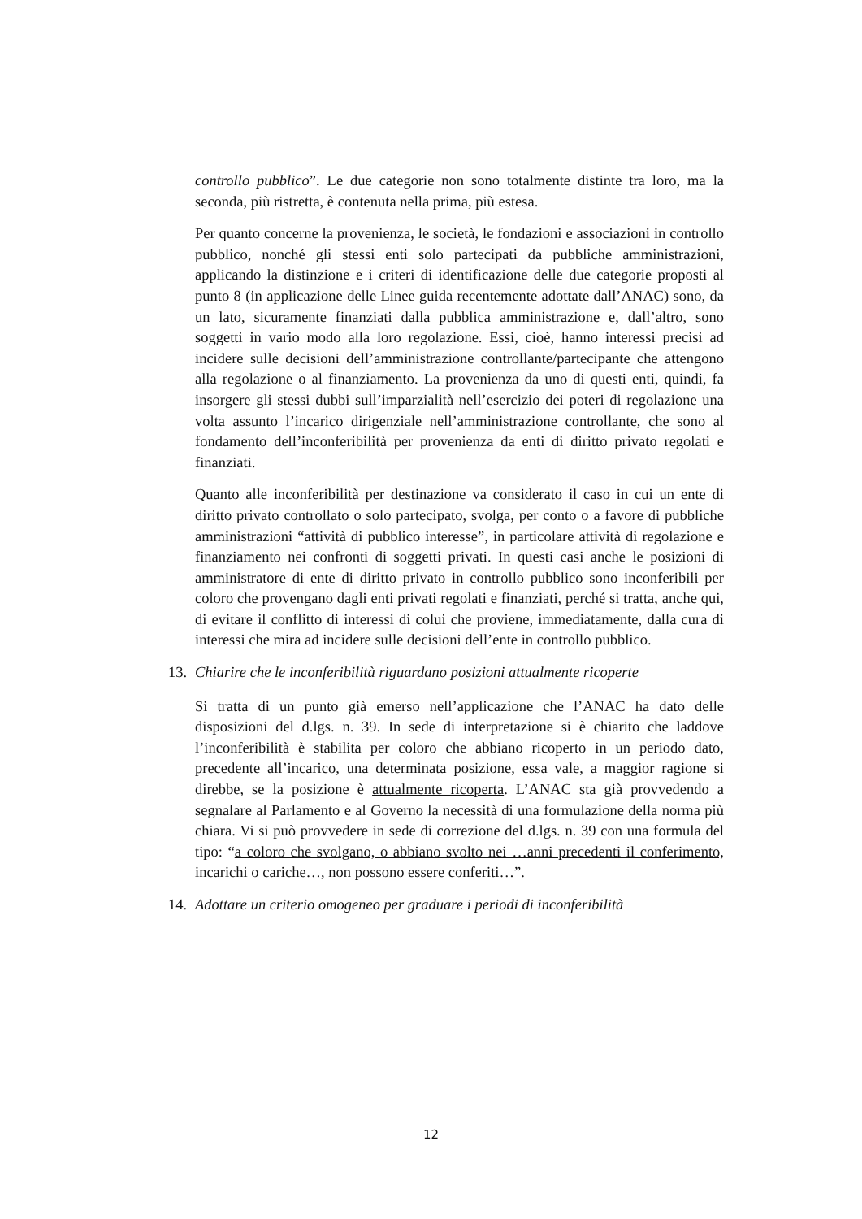controllo pubblico”. Le due categorie non sono totalmente distinte tra loro, ma la seconda, più ristretta, è contenuta nella prima, più estesa.
Per quanto concerne la provenienza, le società, le fondazioni e associazioni in controllo pubblico, nonché gli stessi enti solo partecipati da pubbliche amministrazioni, applicando la distinzione e i criteri di identificazione delle due categorie proposti al punto 8 (in applicazione delle Linee guida recentemente adottate dall’ANAC) sono, da un lato, sicuramente finanziati dalla pubblica amministrazione e, dall’altro, sono soggetti in vario modo alla loro regolazione. Essi, cioè, hanno interessi precisi ad incidere sulle decisioni dell’amministrazione controllante/partecipante che attengono alla regolazione o al finanziamento. La provenienza da uno di questi enti, quindi, fa insorgere gli stessi dubbi sull’imparzialità nell’esercizio dei poteri di regolazione una volta assunto l’incarico dirigenziale nell’amministrazione controllante, che sono al fondamento dell’inconferibilità per provenienza da enti di diritto privato regolati e finanziati.
Quanto alle inconferibilità per destinazione va considerato il caso in cui un ente di diritto privato controllato o solo partecipato, svolga, per conto o a favore di pubbliche amministrazioni “attività di pubblico interesse”, in particolare attività di regolazione e finanziamento nei confronti di soggetti privati. In questi casi anche le posizioni di amministratore di ente di diritto privato in controllo pubblico sono inconferibili per coloro che provengano dagli enti privati regolati e finanziati, perché si tratta, anche qui, di evitare il conflitto di interessi di colui che proviene, immediatamente, dalla cura di interessi che mira ad incidere sulle decisioni dell’ente in controllo pubblico.
13. Chiarire che le inconferibilità riguardano posizioni attualmente ricoperte
Si tratta di un punto già emerso nell’applicazione che l’ANAC ha dato delle disposizioni del d.lgs. n. 39. In sede di interpretazione si è chiarito che laddove l’inconferibilità è stabilita per coloro che abbiano ricoperto in un periodo dato, precedente all’incarico, una determinata posizione, essa vale, a maggior ragione si direbbe, se la posizione è attualmente ricoperta. L’ANAC sta già provvedendo a segnalare al Parlamento e al Governo la necessità di una formulazione della norma più chiara. Vi si può provvedere in sede di correzione del d.lgs. n. 39 con una formula del tipo: “a coloro che svolgano, o abbiano svolto nei …anni precedenti il conferimento, incarichi o cariche…, non possono essere conferiti…”.
14. Adottare un criterio omogeneo per graduare i periodi di inconferibilità
12